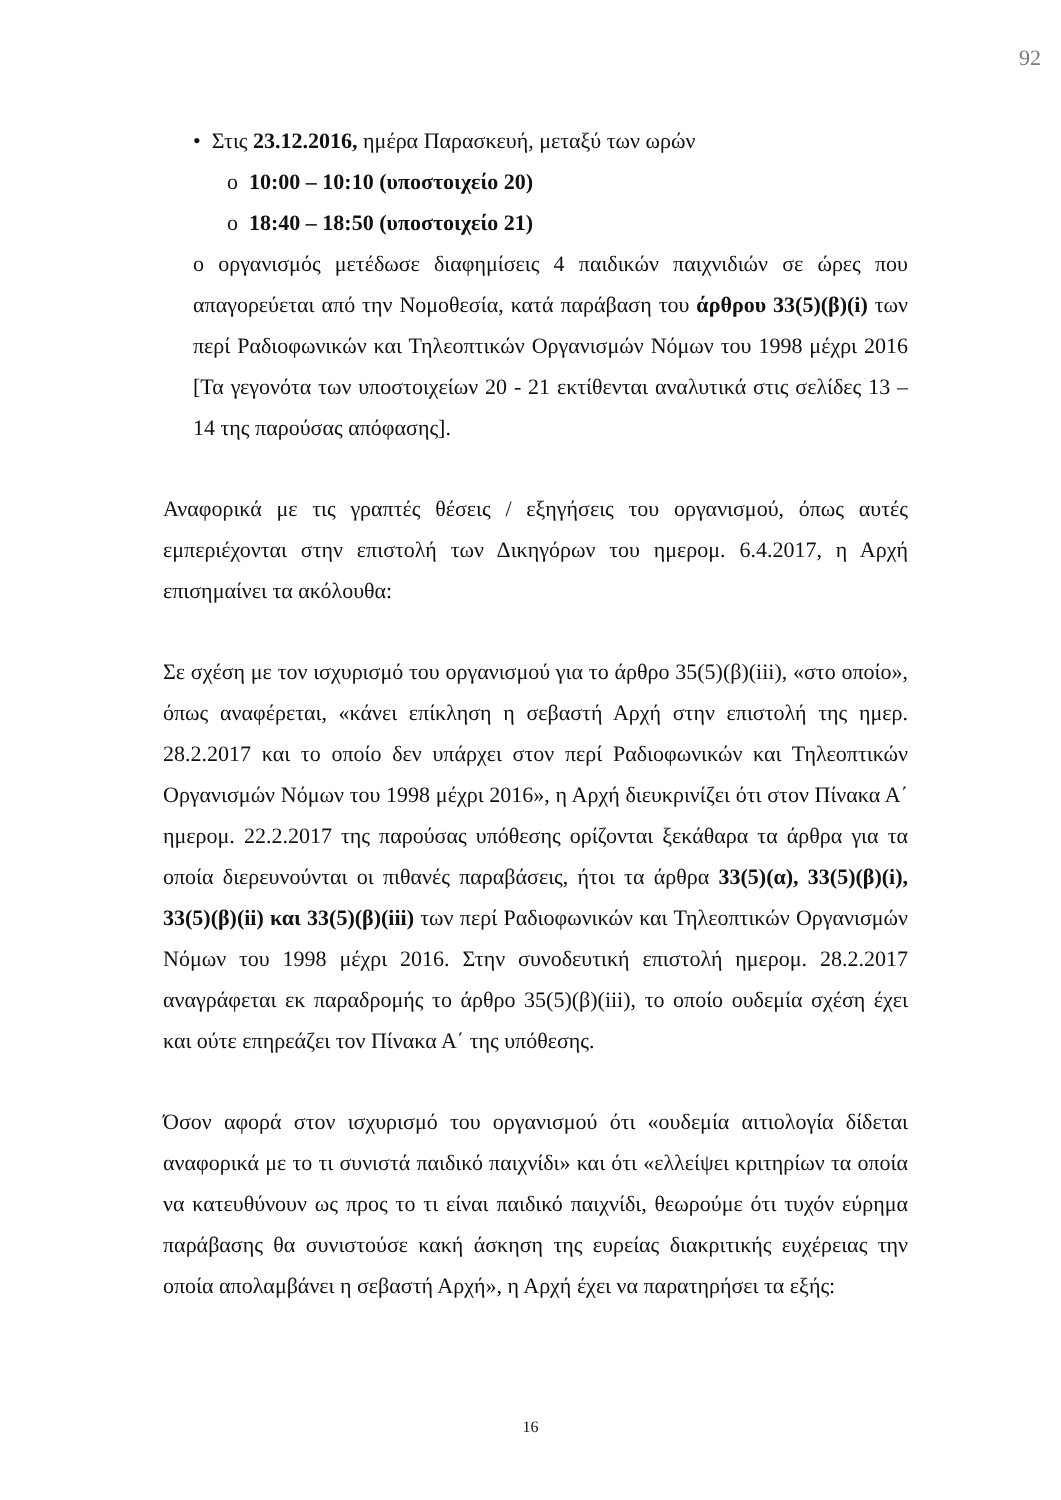92
• Στις 23.12.2016, ημέρα Παρασκευή, μεταξύ των ωρών
o 10:00 – 10:10 (υποστοιχείο 20)
o 18:40 – 18:50 (υποστοιχείο 21)
ο οργανισμός μετέδωσε διαφημίσεις 4 παιδικών παιχνιδιών σε ώρες που απαγορεύεται από την Νομοθεσία, κατά παράβαση του άρθρου 33(5)(β)(i) των περί Ραδιοφωνικών και Τηλεοπτικών Οργανισμών Νόμων του 1998 μέχρι 2016 [Τα γεγονότα των υποστοιχείων 20 - 21 εκτίθενται αναλυτικά στις σελίδες 13 – 14 της παρούσας απόφασης].
Αναφορικά με τις γραπτές θέσεις / εξηγήσεις του οργανισμού, όπως αυτές εμπεριέχονται στην επιστολή των Δικηγόρων του ημερομ. 6.4.2017, η Αρχή επισημαίνει τα ακόλουθα:
Σε σχέση με τον ισχυρισμό του οργανισμού για το άρθρο 35(5)(β)(iii), «στο οποίο», όπως αναφέρεται, «κάνει επίκληση η σεβαστή Αρχή στην επιστολή της ημερ. 28.2.2017 και το οποίο δεν υπάρχει στον περί Ραδιοφωνικών και Τηλεοπτικών Οργανισμών Νόμων του 1998 μέχρι 2016», η Αρχή διευκρινίζει ότι στον Πίνακα Α΄ ημερομ. 22.2.2017 της παρούσας υπόθεσης ορίζονται ξεκάθαρα τα άρθρα για τα οποία διερευνούνται οι πιθανές παραβάσεις, ήτοι τα άρθρα 33(5)(α), 33(5)(β)(i), 33(5)(β)(ii) και 33(5)(β)(iii) των περί Ραδιοφωνικών και Τηλεοπτικών Οργανισμών Νόμων του 1998 μέχρι 2016. Στην συνοδευτική επιστολή ημερομ. 28.2.2017 αναγράφεται εκ παραδρομής το άρθρο 35(5)(β)(iii), το οποίο ουδεμία σχέση έχει και ούτε επηρεάζει τον Πίνακα Α΄ της υπόθεσης.
Όσον αφορά στον ισχυρισμό του οργανισμού ότι «ουδεμία αιτιολογία δίδεται αναφορικά με το τι συνιστά παιδικό παιχνίδι» και ότι «ελλείψει κριτηρίων τα οποία να κατευθύνουν ως προς το τι είναι παιδικό παιχνίδι, θεωρούμε ότι τυχόν εύρημα παράβασης θα συνιστούσε κακή άσκηση της ευρείας διακριτικής ευχέρειας την οποία απολαμβάνει η σεβαστή Αρχή», η Αρχή έχει να παρατηρήσει τα εξής:
16